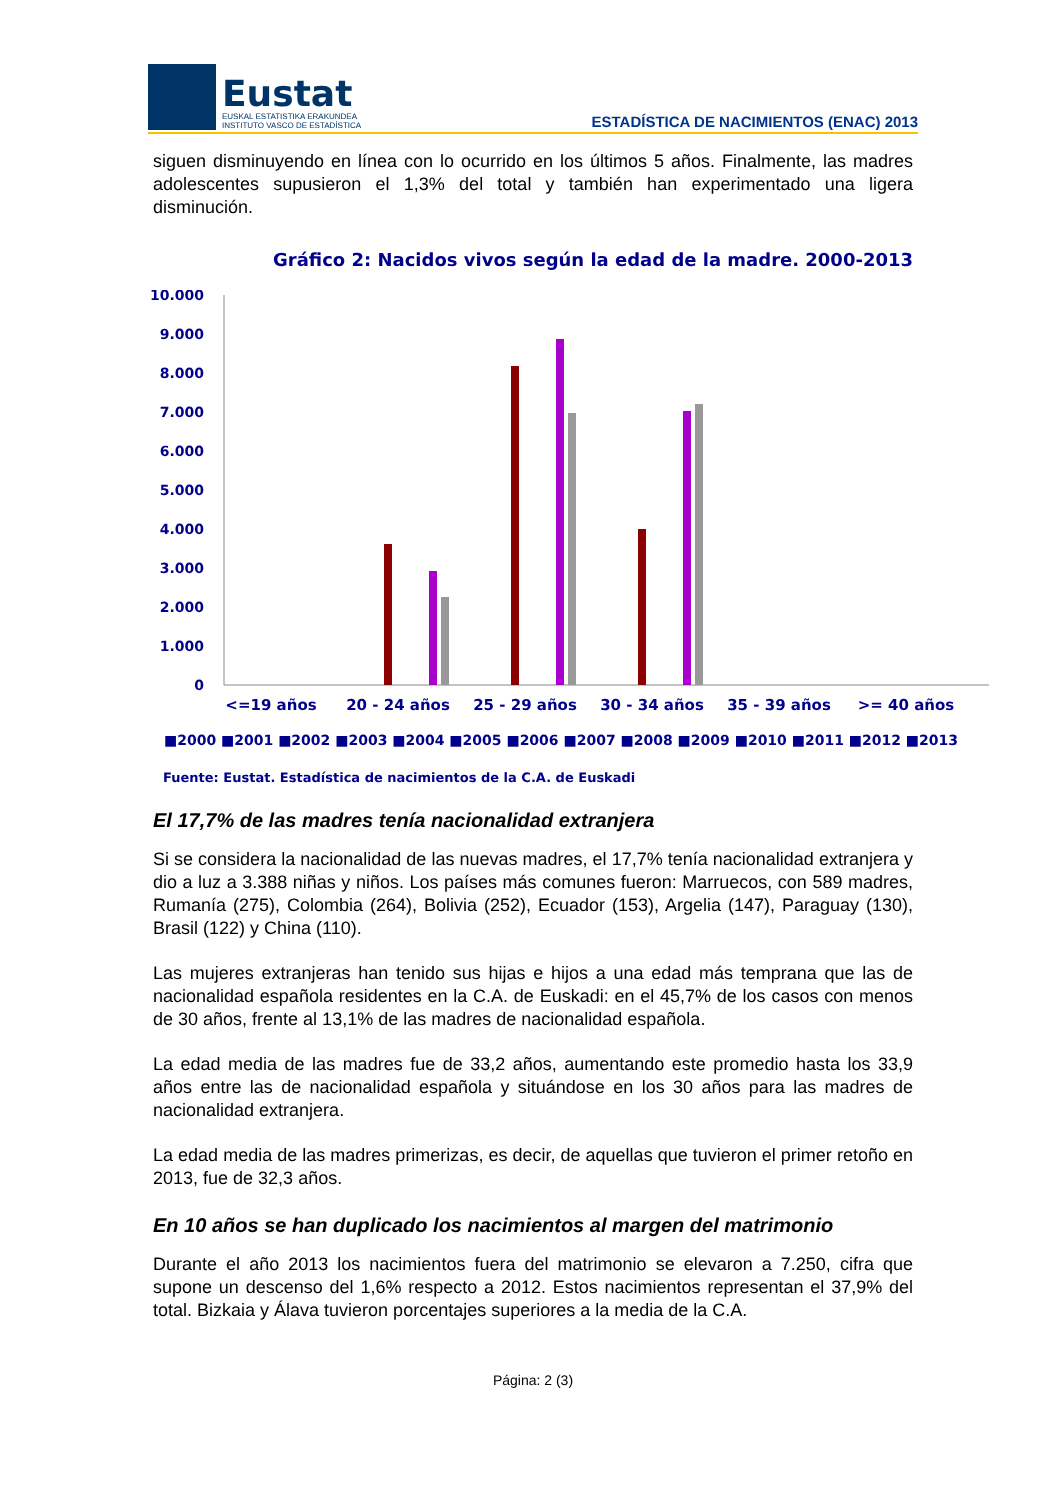Eustat
EUSKAL ESTATISTIKA ERAKUNDEA
INSTITUTO VASCO DE ESTADÍSTICA
ESTADÍSTICA DE NACIMIENTOS (ENAC) 2013
siguen disminuyendo en línea con lo ocurrido en los últimos 5 años. Finalmente, las madres adolescentes supusieron el 1,3% del total y también han experimentado una ligera disminución.
Gráfico 2: Nacidos vivos según la edad de la madre. 2000-2013
10.000
9.000
8.000
7.000
6.000
5.000
4.000
3.000
2.000
1.000
0
<=19 años
20 - 24 años
25 - 29 años
30 - 34 años
35 - 39 años
>= 40 años
■2000 ■2001 ■2002 ■2003 ■2004 ■2005 ■2006 ■2007 ■2008 ■2009 ■2010 ■2011 ■2012 ■2013
Fuente: Eustat. Estadística de nacimientos de la C.A. de Euskadi
El 17,7% de las madres tenía nacionalidad extranjera
Si se considera la nacionalidad de las nuevas madres, el 17,7% tenía nacionalidad extranjera y dio a luz a 3.388 niñas y niños. Los países más comunes fueron: Marruecos, con 589 madres, Rumanía (275), Colombia (264), Bolivia (252), Ecuador (153), Argelia (147), Paraguay (130), Brasil (122) y China (110).
Las mujeres extranjeras han tenido sus hijas e hijos a una edad más temprana que las de nacionalidad española residentes en la C.A. de Euskadi: en el 45,7% de los casos con menos de 30 años, frente al 13,1% de las madres de nacionalidad española.
La edad media de las madres fue de 33,2 años, aumentando este promedio hasta los 33,9 años entre las de nacionalidad española y situándose en los 30 años para las madres de nacionalidad extranjera.
La edad media de las madres primerizas, es decir, de aquellas que tuvieron el primer retoño en 2013, fue de 32,3 años.
En 10 años se han duplicado los nacimientos al margen del matrimonio
Durante el año 2013 los nacimientos fuera del matrimonio se elevaron a 7.250, cifra que supone un descenso del 1,6% respecto a 2012. Estos nacimientos representan el 37,9% del total. Bizkaia y Álava tuvieron porcentajes superiores a la media de la C.A.
Página: 2 (3)